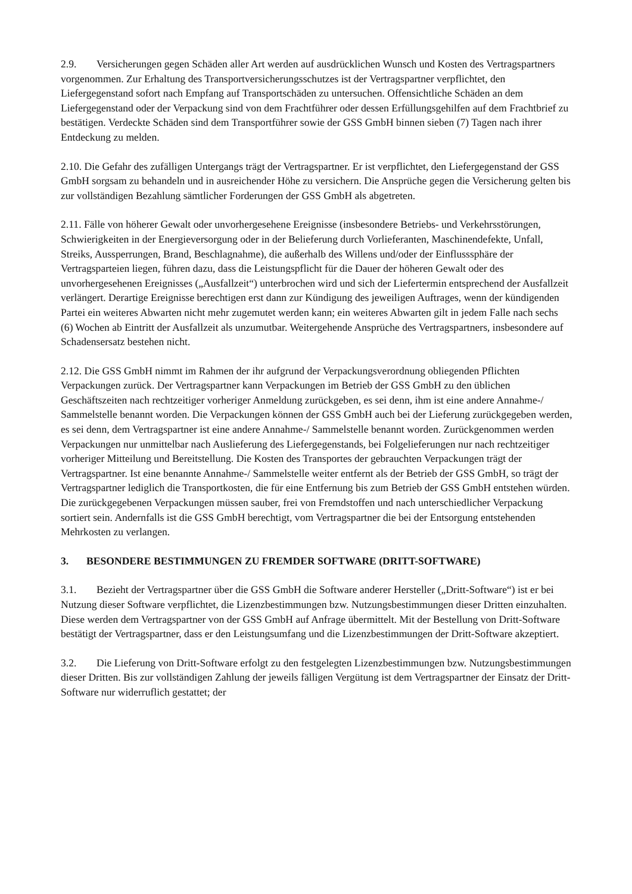2.9. Versicherungen gegen Schäden aller Art werden auf ausdrücklichen Wunsch und Kosten des Vertragspartners vorgenommen. Zur Erhaltung des Transportversicherungsschutzes ist der Vertragspartner verpflichtet, den Liefergegenstand sofort nach Empfang auf Transportschäden zu untersuchen. Offensichtliche Schäden an dem Liefergegenstand oder der Verpackung sind von dem Frachtführer oder dessen Erfüllungsgehilfen auf dem Frachtbrief zu bestätigen. Verdeckte Schäden sind dem Transportführer sowie der GSS GmbH binnen sieben (7) Tagen nach ihrer Entdeckung zu melden.
2.10. Die Gefahr des zufälligen Untergangs trägt der Vertragspartner. Er ist verpflichtet, den Liefergegenstand der GSS GmbH sorgsam zu behandeln und in ausreichender Höhe zu versichern. Die Ansprüche gegen die Versicherung gelten bis zur vollständigen Bezahlung sämtlicher Forderungen der GSS GmbH als abgetreten.
2.11. Fälle von höherer Gewalt oder unvorhergesehene Ereignisse (insbesondere Betriebs- und Verkehrsstörungen, Schwierigkeiten in der Energieversorgung oder in der Belieferung durch Vorlieferanten, Maschinendefekte, Unfall, Streiks, Aussperrungen, Brand, Beschlagnahme), die außerhalb des Willens und/oder der Einflusssphäre der Vertragsparteien liegen, führen dazu, dass die Leistungspflicht für die Dauer der höheren Gewalt oder des unvorhergesehenen Ereignisses („Ausfallzeit“) unterbrochen wird und sich der Liefertermin entsprechend der Ausfallzeit verlängert. Derartige Ereignisse berechtigen erst dann zur Kündigung des jeweiligen Auftrages, wenn der kündigenden Partei ein weiteres Abwarten nicht mehr zugemutet werden kann; ein weiteres Abwarten gilt in jedem Falle nach sechs (6) Wochen ab Eintritt der Ausfallzeit als unzumutbar. Weitergehende Ansprüche des Vertragspartners, insbesondere auf Schadensersatz bestehen nicht.
2.12. Die GSS GmbH nimmt im Rahmen der ihr aufgrund der Verpackungsverordnung obliegenden Pflichten Verpackungen zurück. Der Vertragspartner kann Verpackungen im Betrieb der GSS GmbH zu den üblichen Geschäftszeiten nach rechtzeitiger vorheriger Anmeldung zurückgeben, es sei denn, ihm ist eine andere Annahme-/ Sammelstelle benannt worden. Die Verpackungen können der GSS GmbH auch bei der Lieferung zurückgegeben werden, es sei denn, dem Vertragspartner ist eine andere Annahme-/ Sammelstelle benannt worden. Zurückgenommen werden Verpackungen nur unmittelbar nach Auslieferung des Liefergegenstands, bei Folgelieferungen nur nach rechtzeitiger vorheriger Mitteilung und Bereitstellung. Die Kosten des Transportes der gebrauchten Verpackungen trägt der Vertragspartner. Ist eine benannte Annahme-/ Sammelstelle weiter entfernt als der Betrieb der GSS GmbH, so trägt der Vertragspartner lediglich die Transportkosten, die für eine Entfernung bis zum Betrieb der GSS GmbH entstehen würden. Die zurückgegebenen Verpackungen müssen sauber, frei von Fremdstoffen und nach unterschiedlicher Verpackung sortiert sein. Andernfalls ist die GSS GmbH berechtigt, vom Vertragspartner die bei der Entsorgung entstehenden Mehrkosten zu verlangen.
3. BESONDERE BESTIMMUNGEN ZU FREMDER SOFTWARE (DRITT-SOFTWARE)
3.1. Bezieht der Vertragspartner über die GSS GmbH die Software anderer Hersteller („Dritt-Software“) ist er bei Nutzung dieser Software verpflichtet, die Lizenzbestimmungen bzw. Nutzungsbestimmungen dieser Dritten einzuhalten. Diese werden dem Vertragspartner von der GSS GmbH auf Anfrage übermittelt. Mit der Bestellung von Dritt-Software bestätigt der Vertragspartner, dass er den Leistungsumfang und die Lizenzbestimmungen der Dritt-Software akzeptiert.
3.2. Die Lieferung von Dritt-Software erfolgt zu den festgelegten Lizenzbestimmungen bzw. Nutzungsbestimmungen dieser Dritten. Bis zur vollständigen Zahlung der jeweils fälligen Vergütung ist dem Vertragspartner der Einsatz der Dritt-Software nur widerruflich gestattet; der